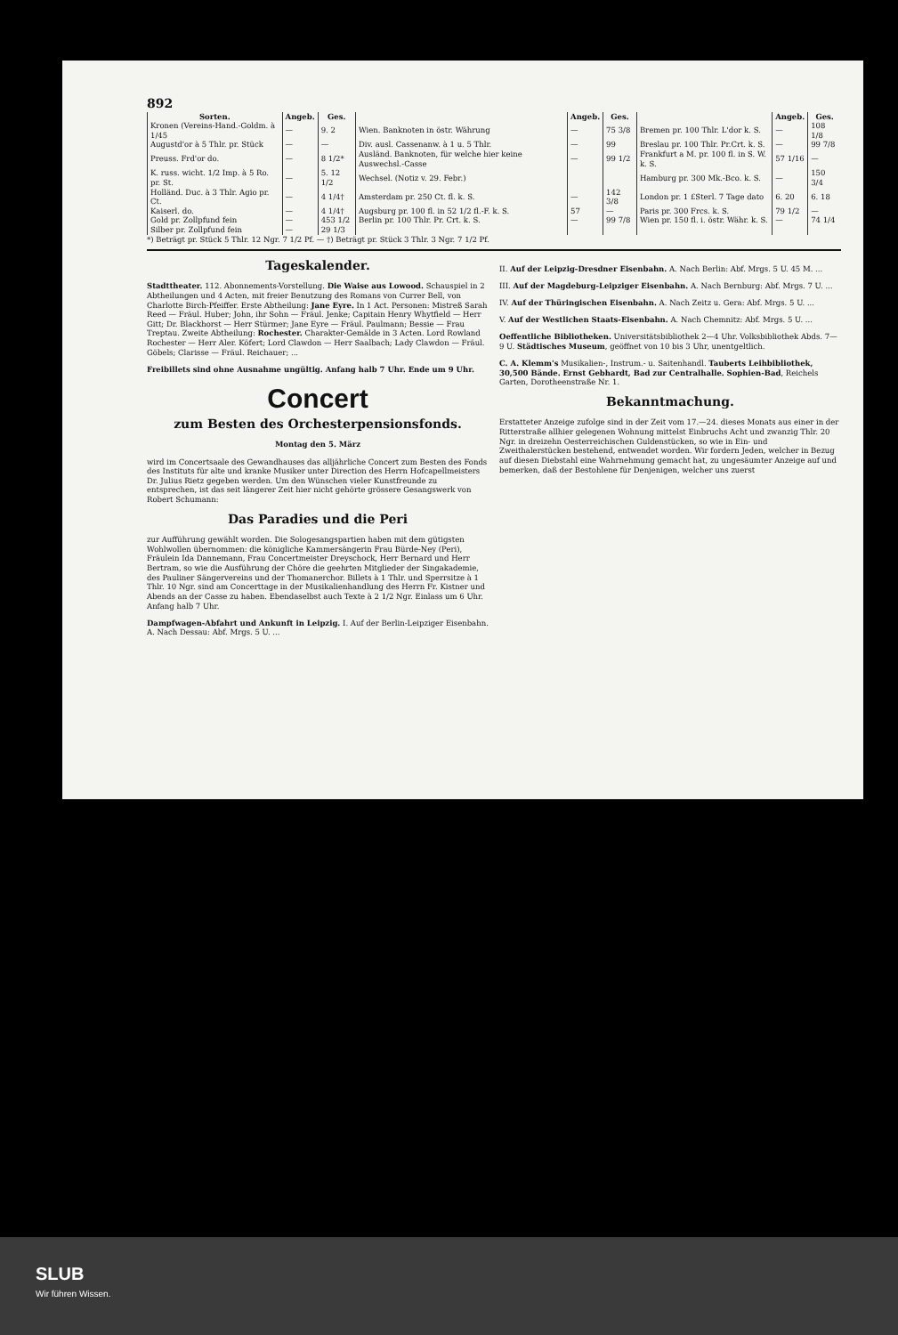892
| Sorten. | Angeb. | Ges. | | Angeb. | Ges. | | Angeb. | Ges. |
| --- | --- | --- | --- | --- | --- | --- | --- | --- |
| Kronen (Vereins-Hand.-Goldm. à 1/45 | — | 9. 2 | Wien. Banknoten in östr. Währung | — | 75 3/8 | Bremen pr. 100 Thlr. L'dor k. S. | — | 108 1/8 |
| Augustd'or à 5 Thlr. pr. Stück | — | — | Div. ausl. Cassenanw. à 1 u. 5 Thlr. | — | 99 | Breslau pr. 100 Thlr. Pr.Crt. k. S. | — | 99 7/8 |
| Preuss. Frd'or do. | — | 8 1/2* | Ausländ. Banknoten, für welche hier keine Auswechsl.-Casse | — | 99 1/2 | Frankfurt a M. pr. 100 fl. in S. W. k. S. | 57 1/16 | — |
| K. russ. wicht. 1/2 Imp. à 5 Ro. pr. St. | — | 5. 12 1/2 | Wechsel. (Notiz v. 29. Febr.) | | | Hamburg pr. 300 Mk.-Bco. k. S. | — | 150 3/4 |
| Holländ. Duc. à 3 Thlr. Agio pr. Ct. | — | 4 1/4† | Amsterdam pr. 250 Ct. fl. k. S. | — | 142 3/8 | London pr. 1 £Sterl. 7 Tage dato | 6. 20 | 6. 18 |
| Kaiserl. do. | — | 4 1/4† | Augsburg pr. 100 fl. in 52 1/2 fl.-F. k. S. | 57 | — | Paris pr. 300 Frcs. k. S. | 79 1/2 | — |
| Gold pr. Zollpfund fein | — | 453 1/2 | Berlin pr. 100 Thlr. Pr. Crt. k. S. | — | 99 7/8 | Wien pr. 150 fl. i. östr. Währ. k. S. | — | 74 1/4 |
| Silber pr. Zollpfund fein | — | 29 1/3 | | | | | | |
*) Beträgt pr. Stück 5 Thlr. 12 Ngr. 7 1/2 Pf. — †) Beträgt pr. Stück 3 Thlr. 3 Ngr. 7 1/2 Pf.
Tageskalender.
Stadttheater. 112. Abonnements-Vorstellung. Die Waise aus Lowood. Schauspiel in 2 Abtheilungen und 4 Acten, mit freier Benutzung des Romans von Currer Bell, von Charlotte Birch-Pfeiffer. Erste Abtheilung: Jane Eyre. In 1 Act. Personen: Mistreß Sarah Reed — Fräul. Huber; John, ihr Sohn — Fräul. Jenke; Capitain Henry Whytfield — Herr Gitt; Dr. Blackhorst — Herr Stürmer; Jane Eyre — Fräul. Paulmann; Bessie — Frau Treptau. Zweite Abtheilung: Rochester. Charakter-Gemälde in 3 Acten. Lord Rowland Rochester — Herr Aler. Köfert; Lord Clawdon — Herr Saalbach; Lady Clawdon — Fräul. Göbels; Clarisse — Fräul. Reichauer; ...
Freibillets sind ohne Ausnahme ungültig. Anfang halb 7 Uhr. Ende um 9 Uhr.
Concert
zum Besten des Orchesterpensionsfonds.
Montag den 5. März
wird im Concertsaale des Gewandhauses das alljährliche Concert zum Besten des Fonds des Instituts für alte und kranke Musiker unter Direction des Herrn Hofcapellmeisters Dr. Julius Rietz gegeben werden. Um den Wünschen vieler Kunstfreunde zu entsprechen, ist das seit längerer Zeit hier nicht gehörte grössere Gesangswerk von Robert Schumann:
Das Paradies und die Peri
zur Aufführung gewählt worden. Die Sologesangspartien haben mit dem gütigsten Wohlwollen übernommen: die königliche Kammersängerin Frau Bürde-Ney (Peri), Fräulein Ida Dannemann, Frau Concertmeister Dreyschock, Herr Bernard und Herr Bertram, so wie die Ausführung der Chöre die geehrten Mitglieder der Singakademie, des Pauliner Sängervereins und der Thomanerchor. Billets à 1 Thlr. und Sperrsitze à 1 Thlr. 10 Ngr. sind am Concerttage in der Musikalienhandlung des Herrn Fr. Kistner und Abends an der Casse zu haben. Ebendaselbst auch Texte à 2 1/2 Ngr. Einlass um 6 Uhr. Anfang halb 7 Uhr.
Dampfwagen-Abfahrt und Ankunft in Leipzig. I. Auf der Berlin-Leipziger Eisenbahn. A. Nach Dessau: Abf. Mrgs. 5 U. ...
II. Auf der Leipzig-Dresdner Eisenbahn. A. Nach Berlin: Abf. Mrgs. 5 U. 45 M. ...
III. Auf der Magdeburg-Leipziger Eisenbahn. A. Nach Bernburg: Abf. Mrgs. 7 U. ...
IV. Auf der Thüringischen Eisenbahn. A. Nach Zeitz u. Gera: Abf. Mrgs. 5 U. ...
V. Auf der Westlichen Staats-Eisenbahn. A. Nach Chemnitz: Abf. Mrgs. 5 U. ...
Oeffentliche Bibliotheken. Universitätsbibliothek 2—4 Uhr. Volksbibliothek Abds. 7—9 U. Städtisches Museum, geöffnet von 10 bis 3 Uhr, unentgeltlich.
C. A. Klemm's Musikalien-, Instrum.- u. Saitenhandl. Tauberts Leihbibliothek, 30,500 Bände. Ernst Gebhardt, Bad zur Centralhalle. Sophien-Bad, Reichels Garten, Dorotheenstraße Nr. 1.
Bekanntmachung.
Erstatteter Anzeige zufolge sind in der Zeit vom 17.—24. dieses Monats aus einer in der Ritterstraße allhier gelegenen Wohnung mittelst Einbruchs Acht und zwanzig Thlr. 20 Ngr. in dreizehn Oesterreichischen Guldenstücken, so wie in Ein- und Zweithalerstücken bestehend, entwendet worden. Wir fordern Jeden, welcher in Bezug auf diesen Diebstahl eine Wahrnehmung gemacht hat, zu ungesäumter Anzeige auf und bemerken, daß der Bestohlene für Denjenigen, welcher uns zuerst
SLUB
Wir führen Wissen.